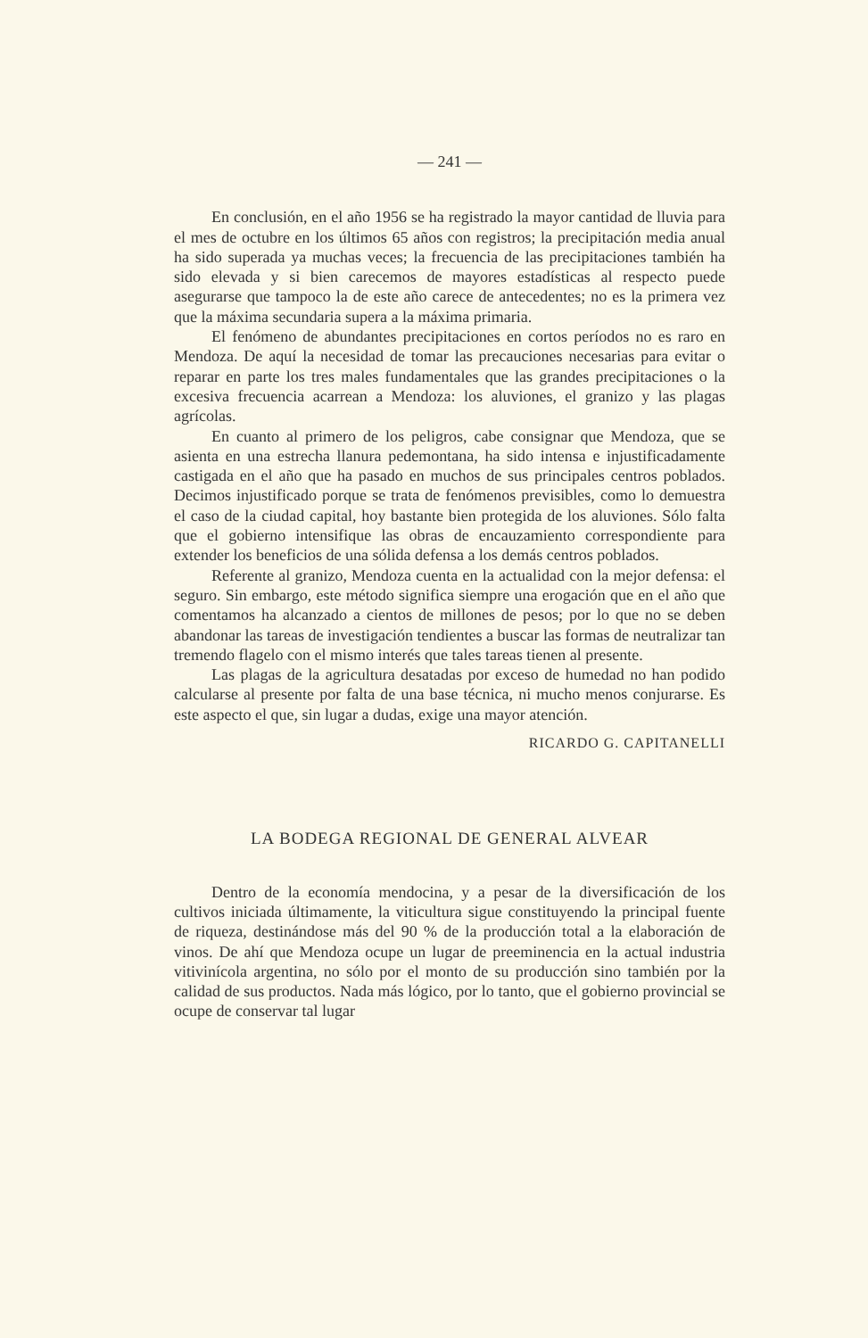— 241 —
En conclusión, en el año 1956 se ha registrado la mayor cantidad de lluvia para el mes de octubre en los últimos 65 años con registros; la precipitación media anual ha sido superada ya muchas veces; la frecuencia de las precipitaciones también ha sido elevada y si bien carecemos de mayores estadísticas al respecto puede asegurarse que tampoco la de este año carece de antecedentes; no es la primera vez que la máxima secundaria supera a la máxima primaria.
El fenómeno de abundantes precipitaciones en cortos períodos no es raro en Mendoza. De aquí la necesidad de tomar las precauciones necesarias para evitar o reparar en parte los tres males fundamentales que las grandes precipitaciones o la excesiva frecuencia acarrean a Mendoza: los aluviones, el granizo y las plagas agrícolas.
En cuanto al primero de los peligros, cabe consignar que Mendoza, que se asienta en una estrecha llanura pedemontana, ha sido intensa e injustificadamente castigada en el año que ha pasado en muchos de sus principales centros poblados. Decimos injustificado porque se trata de fenómenos previsibles, como lo demuestra el caso de la ciudad capital, hoy bastante bien protegida de los aluviones. Sólo falta que el gobierno intensifique las obras de encauzamiento correspondiente para extender los beneficios de una sólida defensa a los demás centros poblados.
Referente al granizo, Mendoza cuenta en la actualidad con la mejor defensa: el seguro. Sin embargo, este método significa siempre una erogación que en el año que comentamos ha alcanzado a cientos de millones de pesos; por lo que no se deben abandonar las tareas de investigación tendientes a buscar las formas de neutralizar tan tremendo flagelo con el mismo interés que tales tareas tienen al presente.
Las plagas de la agricultura desatadas por exceso de humedad no han podido calcularse al presente por falta de una base técnica, ni mucho menos conjurarse. Es este aspecto el que, sin lugar a dudas, exige una mayor atención.
RICARDO G. CAPITANELLI
LA BODEGA REGIONAL DE GENERAL ALVEAR
Dentro de la economía mendocina, y a pesar de la diversificación de los cultivos iniciada últimamente, la viticultura sigue constituyendo la principal fuente de riqueza, destinándose más del 90 % de la producción total a la elaboración de vinos. De ahí que Mendoza ocupe un lugar de preeminencia en la actual industria vitivinícola argentina, no sólo por el monto de su producción sino también por la calidad de sus productos. Nada más lógico, por lo tanto, que el gobierno provincial se ocupe de conservar tal lugar